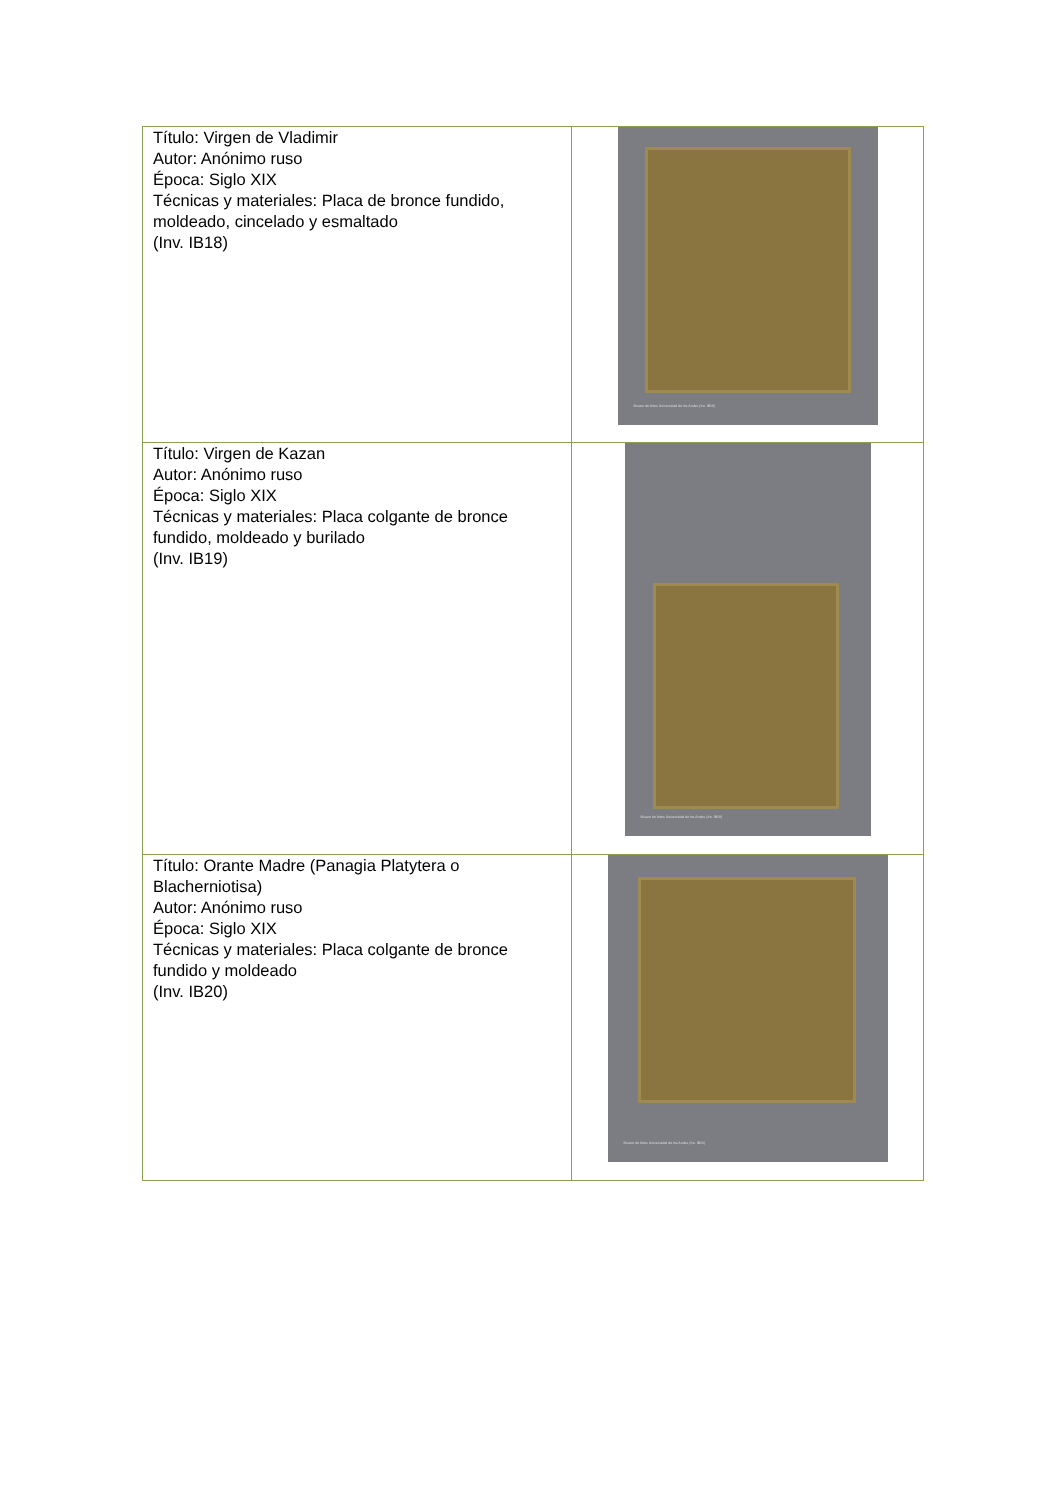| Título: Virgen de Vladimir Autor: Anónimo ruso Época: Siglo XIX Técnicas y materiales: Placa de bronce fundido, moldeado, cincelado y esmaltado (Inv. IB18) | Museo de Artes Universidad de los Andes (Inv. IB18) |
| Título: Virgen de Kazan Autor: Anónimo ruso Época: Siglo XIX Técnicas y materiales: Placa colgante de bronce fundido, moldeado y burilado (Inv. IB19) | Museo de Artes Universidad de los Andes (Inv. IB19) |
| Título: Orante Madre (Panagia Platytera o Blacherniotisa) Autor: Anónimo ruso Época: Siglo XIX Técnicas y materiales: Placa colgante de bronce fundido y moldeado (Inv. IB20) | Museo de Artes Universidad de los Andes (Inv. IB20) |